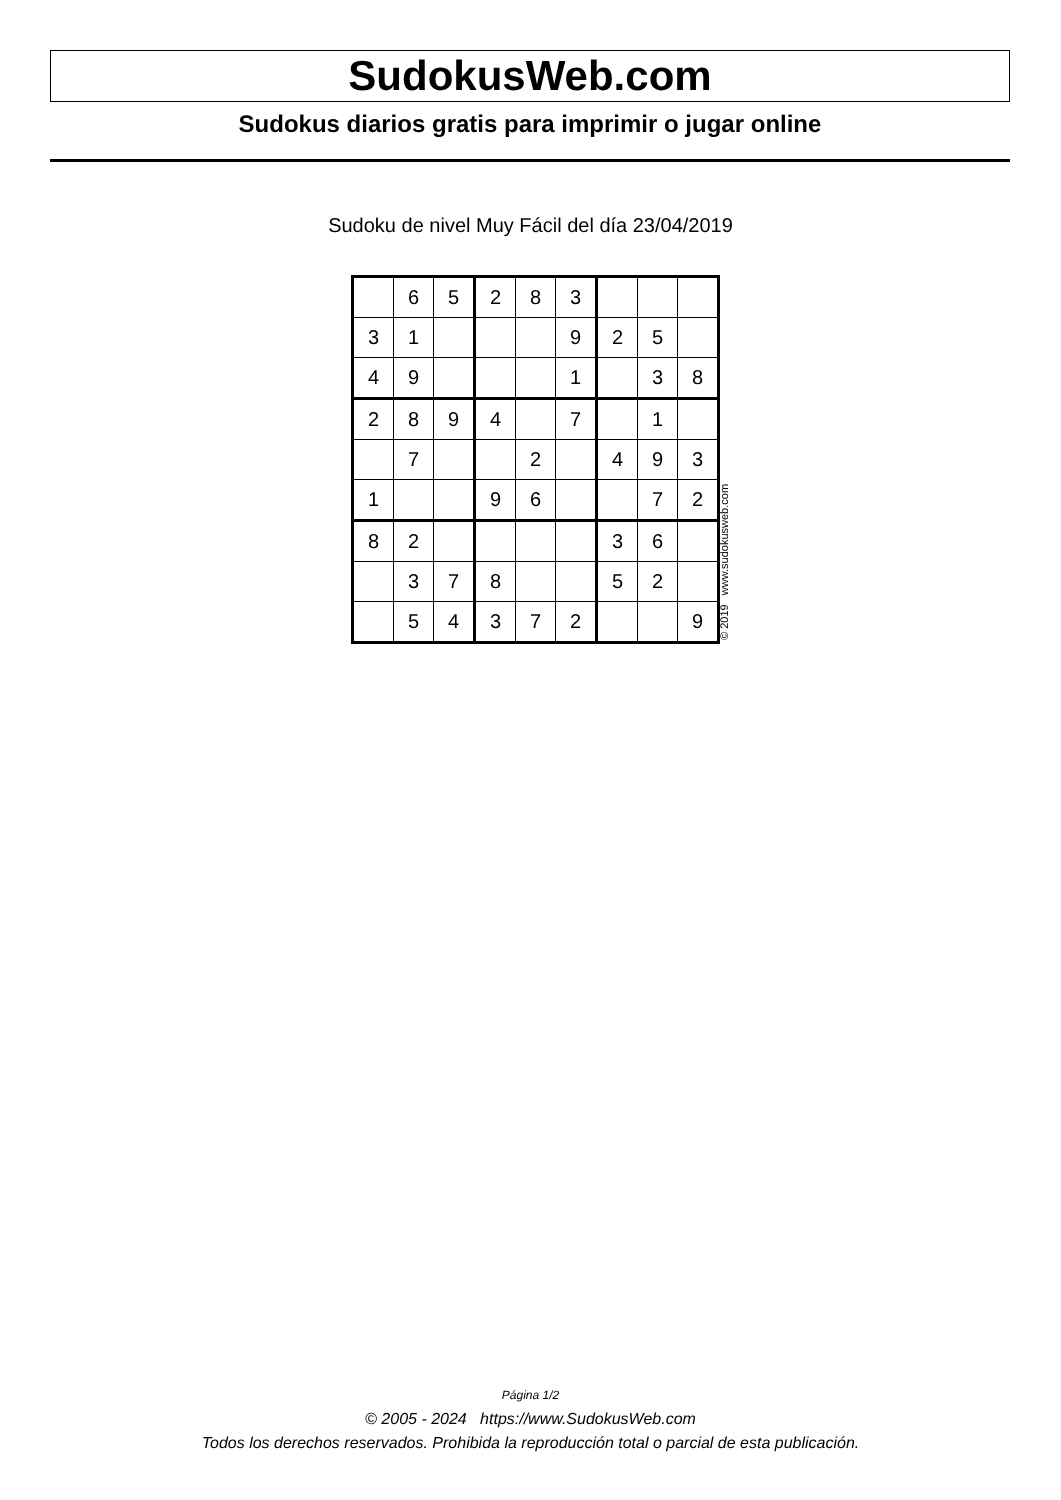SudokusWeb.com
Sudokus diarios gratis para imprimir o jugar online
Sudoku de nivel Muy Fácil del día 23/04/2019
| | 6 | 5 | 2 | 8 | 3 | | | |
| 3 | 1 | | | | 9 | 2 | 5 | |
| 4 | 9 | | | | 1 | | 3 | 8 |
| 2 | 8 | 9 | 4 | | 7 | | 1 | |
| | 7 | | | 2 | | 4 | 9 | 3 |
| 1 | | | 9 | 6 | | | 7 | 2 |
| 8 | 2 | | | | | 3 | 6 | |
| | 3 | 7 | 8 | | | 5 | 2 | |
| | 5 | 4 | 3 | 7 | 2 | | | 9 |
© 2019 www.sudokusweb.com
Página 1/2
© 2005 - 2024 https://www.SudokusWeb.com
Todos los derechos reservados. Prohibida la reproducción total o parcial de esta publicación.